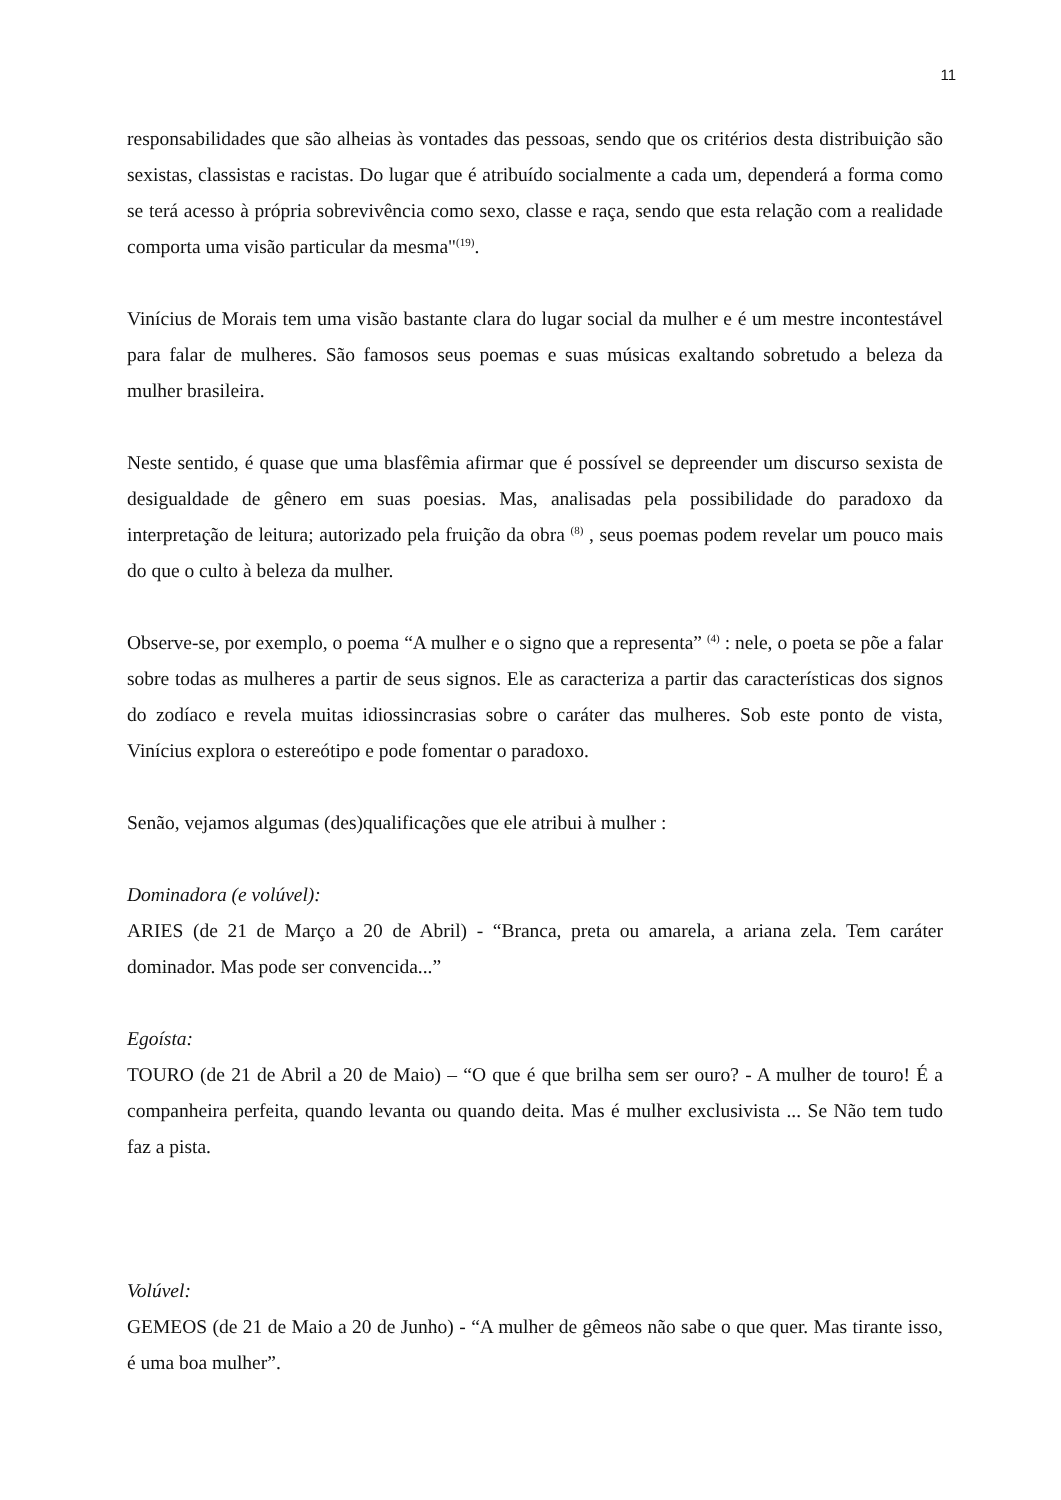11
responsabilidades que são alheias às vontades das pessoas, sendo que os critérios desta distribuição são sexistas, classistas e racistas. Do lugar que é atribuído socialmente a cada um, dependerá a forma como se terá acesso à própria sobrevivência como sexo, classe e raça, sendo que esta relação com a realidade comporta uma visão particular da mesma"<sup>(19)</sup>.
Vinícius de Morais tem uma visão bastante clara do lugar social da mulher e é um mestre incontestável para falar de mulheres. São famosos seus poemas e suas músicas exaltando sobretudo a beleza da mulher brasileira.
Neste sentido, é quase que uma blasfêmia afirmar que é possível se depreender um discurso sexista de desigualdade de gênero em suas poesias. Mas, analisadas pela possibilidade do paradoxo da interpretação de leitura; autorizado pela fruição da obra <sup>(8)</sup> , seus poemas podem revelar um pouco mais do que o culto à beleza da mulher.
Observe-se, por exemplo, o poema “A mulher e o signo que a representa” <sup>(4)</sup> : nele, o poeta se põe a falar sobre todas as mulheres a partir de seus signos. Ele as caracteriza a partir das características dos signos do zodíaco e revela muitas idiossincrasias sobre o caráter das mulheres. Sob este ponto de vista, Vinícius explora o estereótipo e pode fomentar o paradoxo.
Senão, vejamos algumas (des)qualificações que ele atribui à mulher :
Dominadora (e volúvel):
ARIES (de 21 de Março a 20 de Abril) - “Branca, preta ou amarela, a ariana zela. Tem caráter dominador. Mas pode ser convencida...”
Egoísta:
TOURO (de 21 de Abril a 20 de Maio) – “O que é que brilha sem ser ouro? - A mulher de touro! É a companheira perfeita, quando levanta ou quando deita. Mas é mulher exclusivista ... Se Não tem tudo faz a pista.
Volúvel:
GEMEOS (de 21 de Maio a 20 de Junho) - “A mulher de gêmeos não sabe o que quer. Mas tirante isso, é uma boa mulher”.